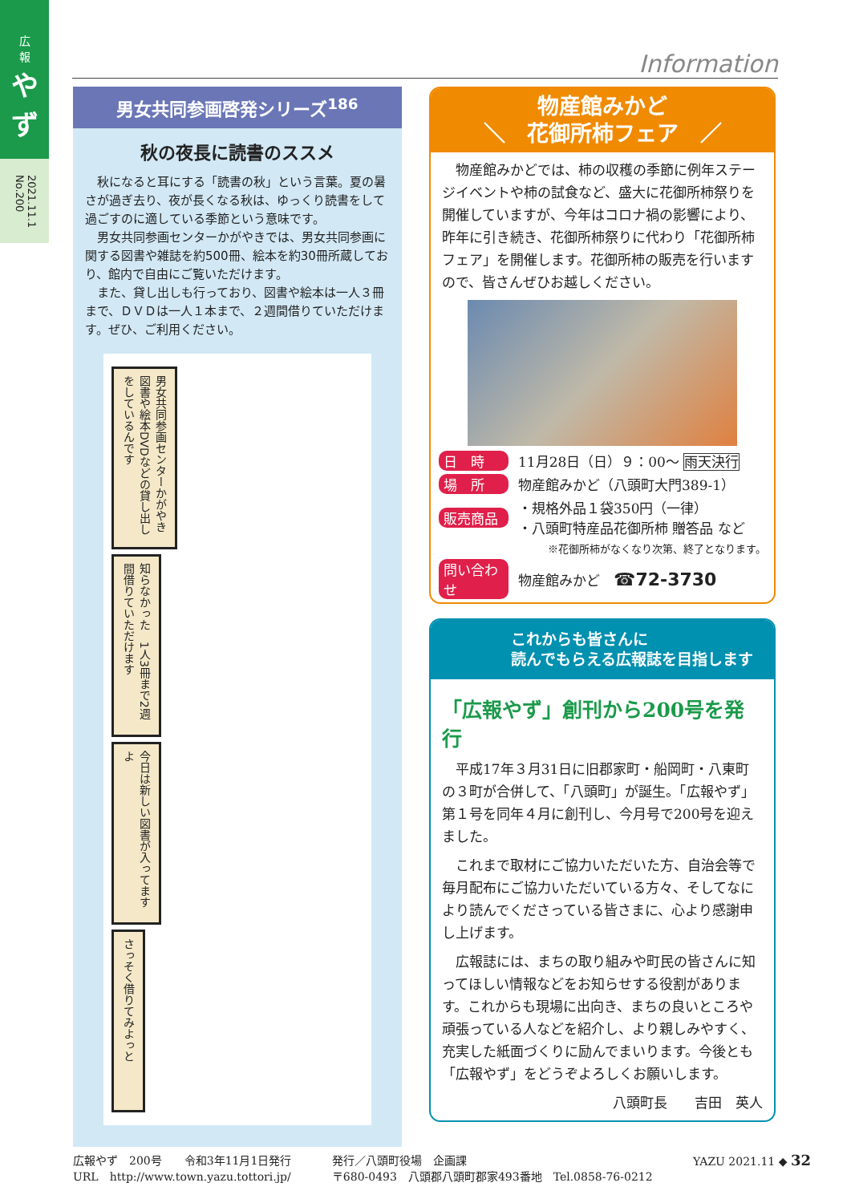広
報
やず
2021.11.1 No.200
Information
男女共同参画啓発シリーズ<sup>186</sup>
秋の夜長に読書のススメ
秋になると耳にする「読書の秋」という言葉。夏の暑さが過ぎ去り、夜が長くなる秋は、ゆっくり読書をして過ごすのに適している季節という意味です。
男女共同参画センターかがやきでは、男女共同参画に関する図書や雑誌を約500冊、絵本を約30冊所蔵しており、館内で自由にご覧いただけます。
また、貸し出しも行っており、図書や絵本は一人３冊まで、ＤＶＤは一人１本まで、２週間借りていただけます。ぜひ、ご利用ください。
男女共同参画センターかがやき　図書や絵本DVDなどの貸し出しをしているんです
知らなかった　1人3冊まで2週間借りていただけます
今日は新しい図書が入ってますよ
さっそく借りてみよっと
物産館みかど
＼　花御所柿フェア　／
物産館みかどでは、柿の収穫の季節に例年ステージイベントや柿の試食など、盛大に花御所柿祭りを開催していますが、今年はコロナ禍の影響により、昨年に引き続き、花御所柿祭りに代わり「花御所柿フェア」を開催します。花御所柿の販売を行いますので、皆さんぜひお越しください。
日　時 11月28日（日）９：00～ 雨天決行
場　所 物産館みかど（八頭町大門389-1）
販売商品 ・規格外品１袋350円（一律）
・八頭町特産品花御所柿 贈答品 など
※花御所柿がなくなり次第、終了となります。
問い合わせ 物産館みかど　☎72-3730
これからも皆さんに
読んでもらえる広報誌を目指します
「広報やず」創刊から200号を発行
平成17年３月31日に旧郡家町・船岡町・八東町の３町が合併して、「八頭町」が誕生。「広報やず」第１号を同年４月に創刊し、今月号で200号を迎えました。
これまで取材にご協力いただいた方、自治会等で毎月配布にご協力いただいている方々、そしてなにより読んでくださっている皆さまに、心より感謝申し上げます。
広報誌には、まちの取り組みや町民の皆さんに知ってほしい情報などをお知らせする役割があります。これからも現場に出向き、まちの良いところや頑張っている人などを紹介し、より親しみやすく、充実した紙面づくりに励んでまいります。今後とも「広報やず」をどうぞよろしくお願いします。
八頭町長　　吉田　英人
広報やず　200号　　令和3年11月1日発行
URL　http://www.town.yazu.tottori.jp/
発行／八頭町役場　企画課
〒680-0493　八頭郡八頭町郡家493番地　Tel.0858-76-0212
YAZU 2021.11 ◆ 32